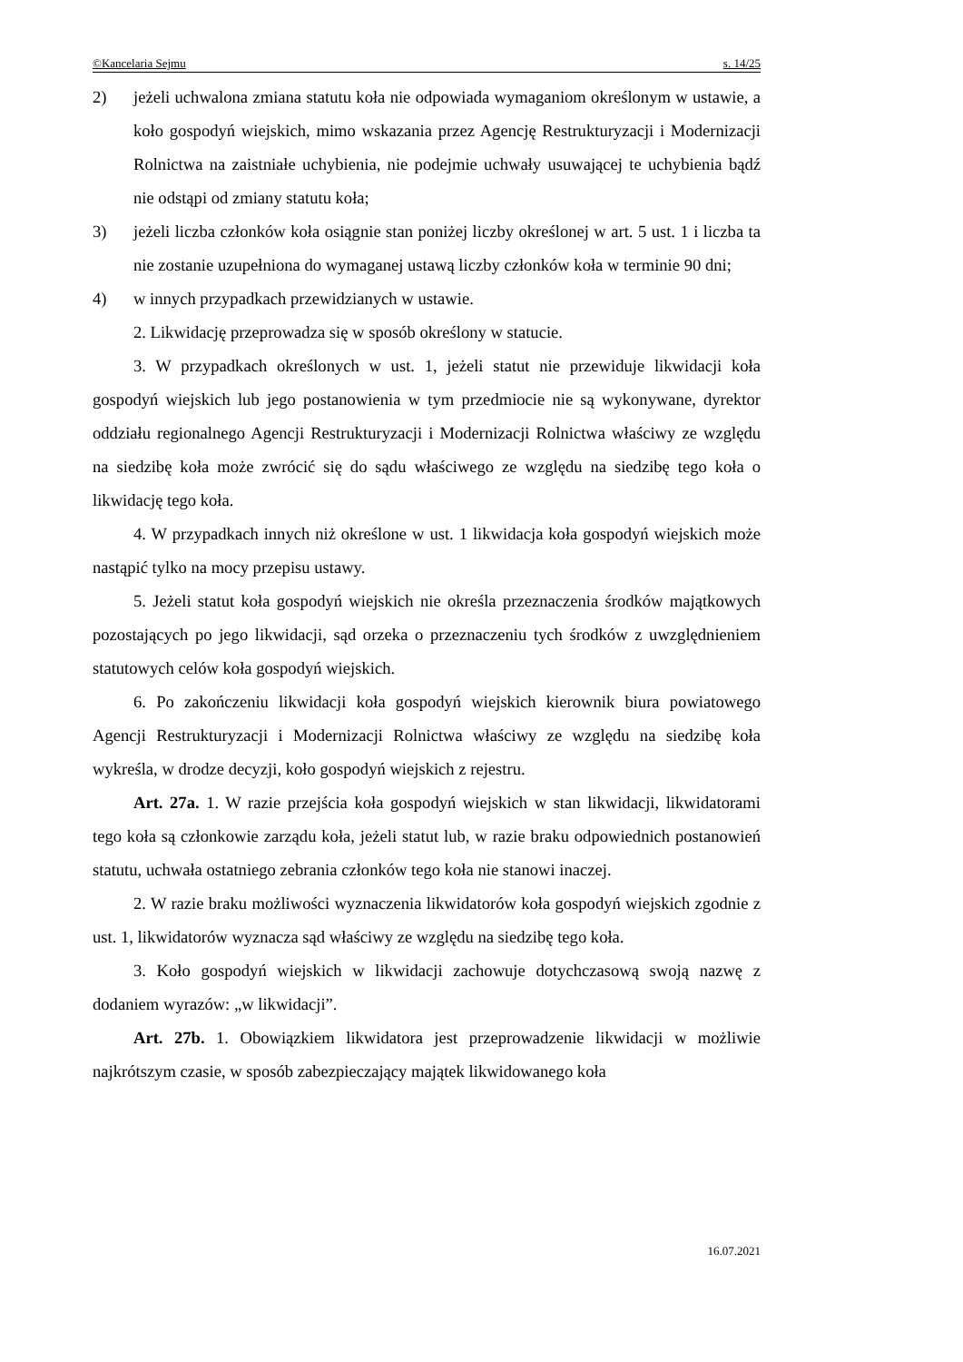©Kancelaria Sejmu s. 14/25
2) jeżeli uchwalona zmiana statutu koła nie odpowiada wymaganiom określonym w ustawie, a koło gospodyń wiejskich, mimo wskazania przez Agencję Restrukturyzacji i Modernizacji Rolnictwa na zaistniałe uchybienia, nie podejmie uchwały usuwającej te uchybienia bądź nie odstąpi od zmiany statutu koła;
3) jeżeli liczba członków koła osiągnie stan poniżej liczby określonej w art. 5 ust. 1 i liczba ta nie zostanie uzupełniona do wymaganej ustawą liczby członków koła w terminie 90 dni;
4) w innych przypadkach przewidzianych w ustawie.
2. Likwidację przeprowadza się w sposób określony w statucie.
3. W przypadkach określonych w ust. 1, jeżeli statut nie przewiduje likwidacji koła gospodyń wiejskich lub jego postanowienia w tym przedmiocie nie są wykonywane, dyrektor oddziału regionalnego Agencji Restrukturyzacji i Modernizacji Rolnictwa właściwy ze względu na siedzibę koła może zwrócić się do sądu właściwego ze względu na siedzibę tego koła o likwidację tego koła.
4. W przypadkach innych niż określone w ust. 1 likwidacja koła gospodyń wiejskich może nastąpić tylko na mocy przepisu ustawy.
5. Jeżeli statut koła gospodyń wiejskich nie określa przeznaczenia środków majątkowych pozostających po jego likwidacji, sąd orzeka o przeznaczeniu tych środków z uwzględnieniem statutowych celów koła gospodyń wiejskich.
6. Po zakończeniu likwidacji koła gospodyń wiejskich kierownik biura powiatowego Agencji Restrukturyzacji i Modernizacji Rolnictwa właściwy ze względu na siedzibę koła wykreśla, w drodze decyzji, koło gospodyń wiejskich z rejestru.
Art. 27a. 1. W razie przejścia koła gospodyń wiejskich w stan likwidacji, likwidatorami tego koła są członkowie zarządu koła, jeżeli statut lub, w razie braku odpowiednich postanowień statutu, uchwała ostatniego zebrania członków tego koła nie stanowi inaczej.
2. W razie braku możliwości wyznaczenia likwidatorów koła gospodyń wiejskich zgodnie z ust. 1, likwidatorów wyznacza sąd właściwy ze względu na siedzibę tego koła.
3. Koło gospodyń wiejskich w likwidacji zachowuje dotychczasową swoją nazwę z dodaniem wyrazów: „w likwidacji”.
Art. 27b. 1. Obowiązkiem likwidatora jest przeprowadzenie likwidacji w możliwie najkrótszym czasie, w sposób zabezpieczający majątek likwidowanego koła
16.07.2021